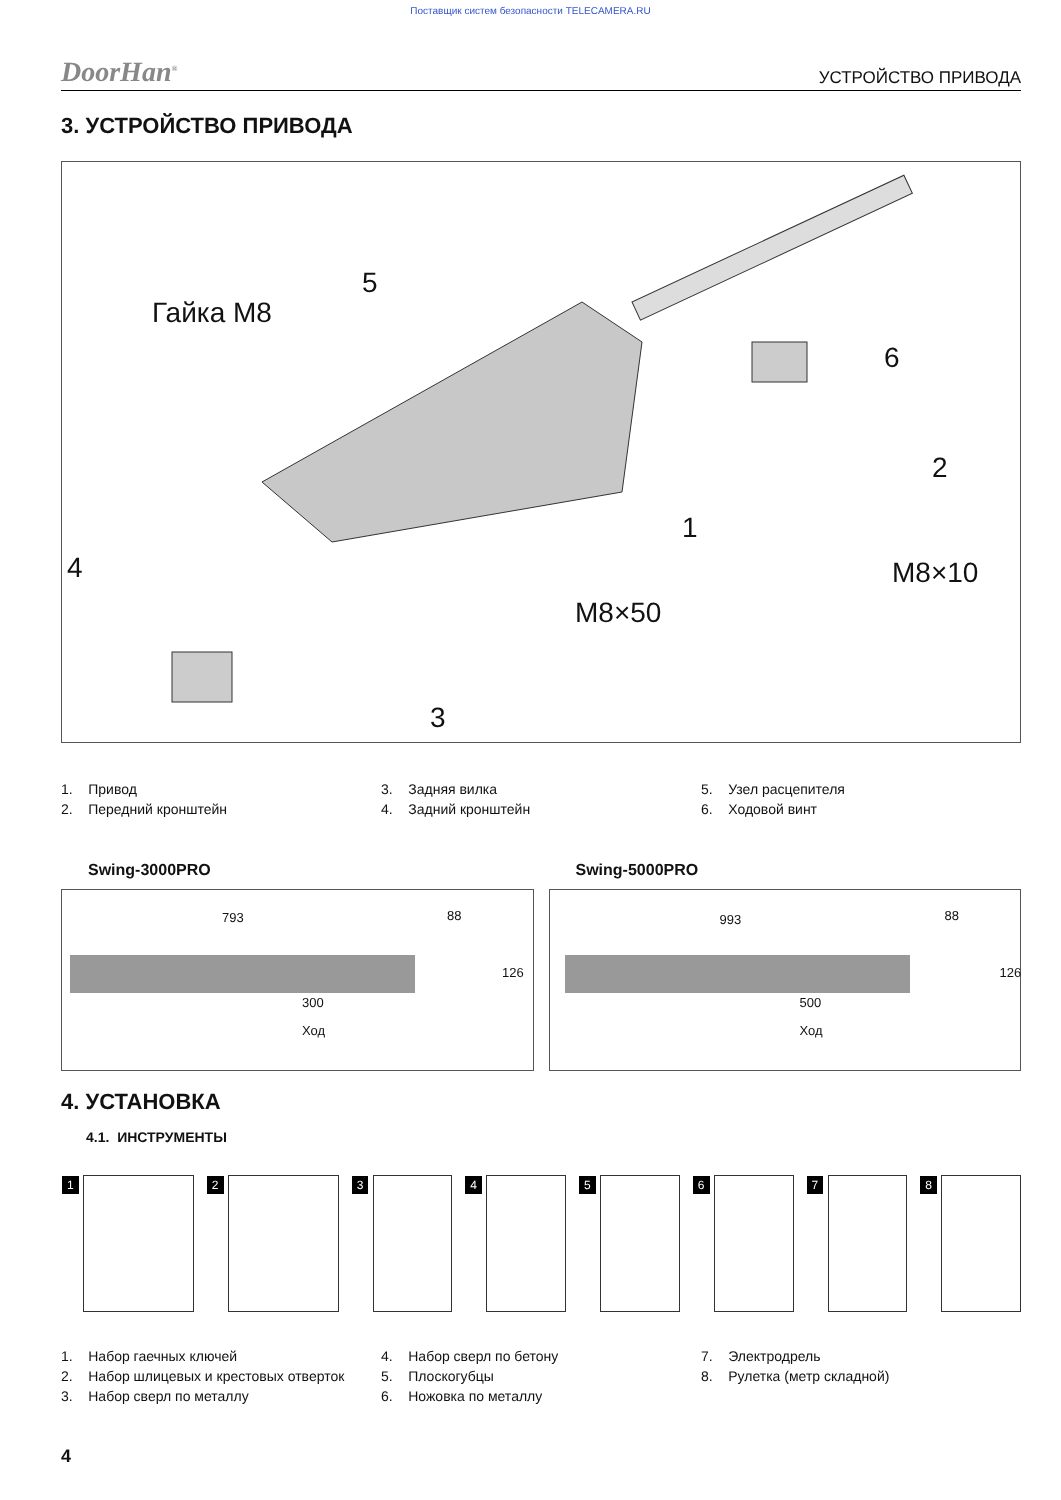Поставщик систем безопасности TELECAMERA.RU
DoorHan<sup>®</sup> УСТРОЙСТВО ПРИВОДА
3. УСТРОЙСТВО ПРИВОДА
Гайка M8
5
6
2
1
4 M8×10
M8×50
3
1. Привод
2. Передний кронштейн
3. Задняя вилка
4. Задний кронштейн
5. Узел расцепителя
6. Ходовой винт
Swing-3000PRO
793 88
126
300
Ход
Swing-5000PRO
993 88
126
500
Ход
4. УСТАНОВКА
4.1. ИНСТРУМЕНТЫ
1
2
3
4
5
6
7
8
1. Набор гаечных ключей
2. Набор шлицевых и крестовых отверток
3. Набор сверл по металлу
4. Набор сверл по бетону
5. Плоскогубцы
6. Ножовка по металлу
7. Электродрель
8. Рулетка (метр складной)
4